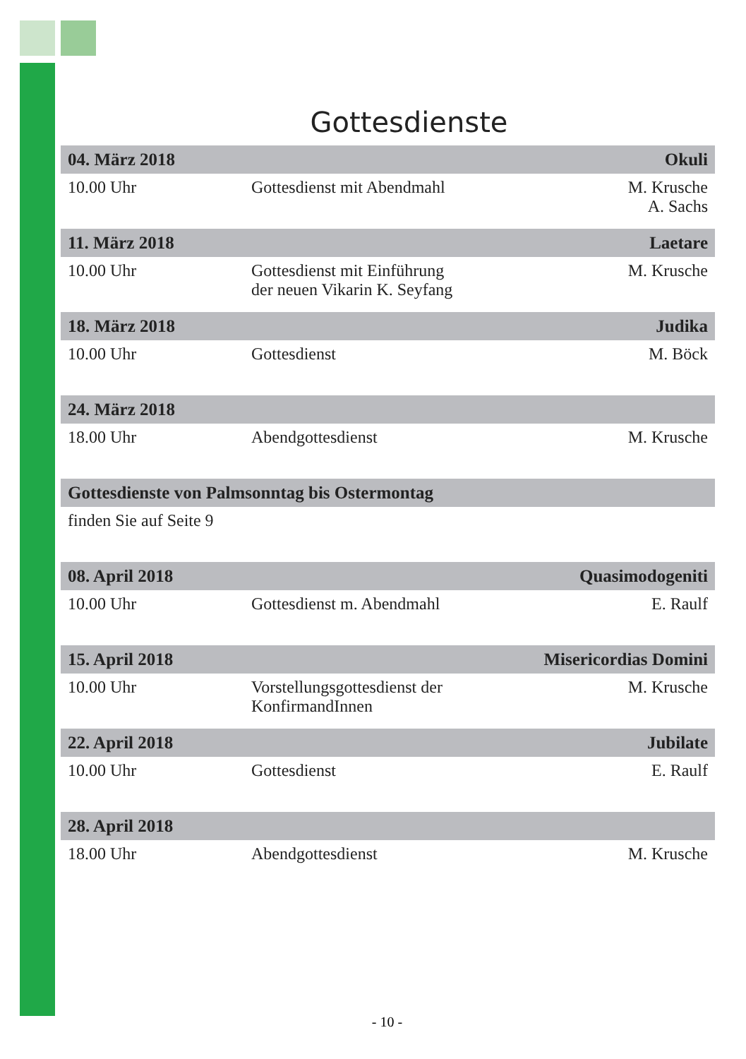Gottesdienste
| 04. März 2018 | | Okuli |
| --- | --- | --- |
| 10.00 Uhr | Gottesdienst mit Abendmahl | M. Krusche A. Sachs |
| 11. März 2018 | | Laetare |
| 10.00 Uhr | Gottesdienst mit Einführung der neuen Vikarin K. Seyfang | M. Krusche |
| 18. März 2018 | | Judika |
| 10.00 Uhr | Gottesdienst | M. Böck |
| 24. März 2018 | | |
| 18.00 Uhr | Abendgottesdienst | M. Krusche |
| Gottesdienste von Palmsonntag bis Ostermontag | | |
| finden Sie auf Seite 9 | | |
| 08. April 2018 | | Quasimodogeniti |
| 10.00 Uhr | Gottesdienst m. Abendmahl | E. Raulf |
| 15. April 2018 | | Misericordias Domini |
| 10.00 Uhr | Vorstellungsgottesdienst der KonfirmandInnen | M. Krusche |
| 22. April 2018 | | Jubilate |
| 10.00 Uhr | Gottesdienst | E. Raulf |
| 28. April 2018 | | |
| 18.00 Uhr | Abendgottesdienst | M. Krusche |
- 10 -